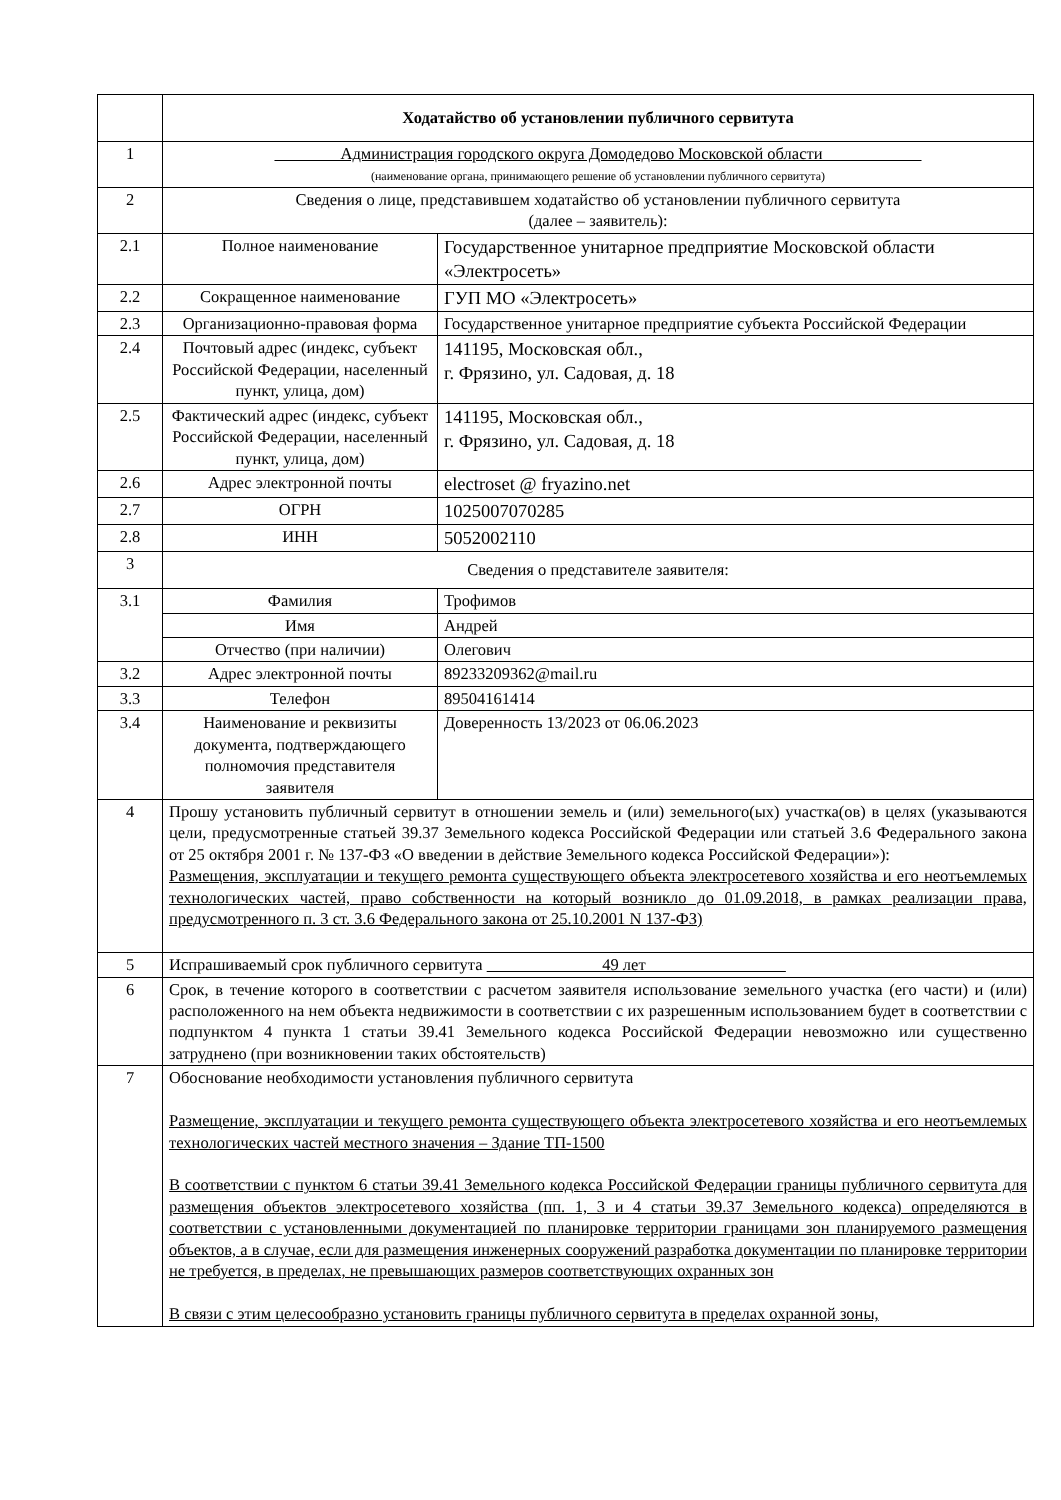| | Ходатайство об установлении публичного сервитута | |
| 1 | Администрация городского округа Домодедово Московской области (наименование органа, принимающего решение об установлении публичного сервитута) | |
| 2 | Сведения о лице, представившем ходатайство об установлении публичного сервитута (далее – заявитель): | |
| 2.1 | Полное наименование | Государственное унитарное предприятие Московской области «Электросеть» |
| 2.2 | Сокращенное наименование | ГУП МО «Электросеть» |
| 2.3 | Организационно-правовая форма | Государственное унитарное предприятие субъекта Российской Федерации |
| 2.4 | Почтовый адрес (индекс, субъект Российской Федерации, населенный пункт, улица, дом) | 141195, Московская обл., г. Фрязино, ул. Садовая, д. 18 |
| 2.5 | Фактический адрес (индекс, субъект Российской Федерации, населенный пункт, улица, дом) | 141195, Московская обл., г. Фрязино, ул. Садовая, д. 18 |
| 2.6 | Адрес электронной почты | electroset @ fryazino.net |
| 2.7 | ОГРН | 1025007070285 |
| 2.8 | ИНН | 5052002110 |
| 3 | Сведения о представителе заявителя: | |
| 3.1 | Фамилия | Трофимов |
| | Имя | Андрей |
| | Отчество (при наличии) | Олегович |
| 3.2 | Адрес электронной почты | 89233209362@mail.ru |
| 3.3 | Телефон | 89504161414 |
| 3.4 | Наименование и реквизиты документа, подтверждающего полномочия представителя заявителя | Доверенность 13/2023 от 06.06.2023 |
| 4 | Прошу установить публичный сервитут в отношении земель и (или) земельного(ых) участка(ов) в целях (указываются цели, предусмотренные статьей 39.37 Земельного кодекса Российской Федерации или статьей 3.6 Федерального закона от 25 октября 2001 г. № 137-ФЗ «О введении в действие Земельного кодекса Российской Федерации»): Размещения, эксплуатации и текущего ремонта существующего объекта электросетевого хозяйства и его неотъемлемых технологических частей, право собственности на который возникло до 01.09.2018, в рамках реализации права, предусмотренного п. 3 ст. 3.6 Федерального закона от 25.10.2001 N 137-ФЗ) | |
| 5 | Испрашиваемый срок публичного сервитута 49 лет | |
| 6 | Срок, в течение которого в соответствии с расчетом заявителя использование земельного участка (его части) и (или) расположенного на нем объекта недвижимости в соответствии с их разрешенным использованием будет в соответствии с подпунктом 4 пункта 1 статьи 39.41 Земельного кодекса Российской Федерации невозможно или существенно затруднено (при возникновении таких обстоятельств) | |
| 7 | Обоснование необходимости установления публичного сервитута Размещение, эксплуатации и текущего ремонта существующего объекта электросетевого хозяйства и его неотъемлемых технологических частей местного значения – Здание ТП-1500 В соответствии с пунктом 6 статьи 39.41 Земельного кодекса Российской Федерации границы публичного сервитута для размещения объектов электросетевого хозяйства (пп. 1, 3 и 4 статьи 39.37 Земельного кодекса) определяются в соответствии с установленными документацией по планировке территории границами зон планируемого размещения объектов, а в случае, если для размещения инженерных сооружений разработка документации по планировке территории не требуется, в пределах, не превышающих размеров соответствующих охранных зон В связи с этим целесообразно установить границы публичного сервитута в пределах охранной зоны, | |